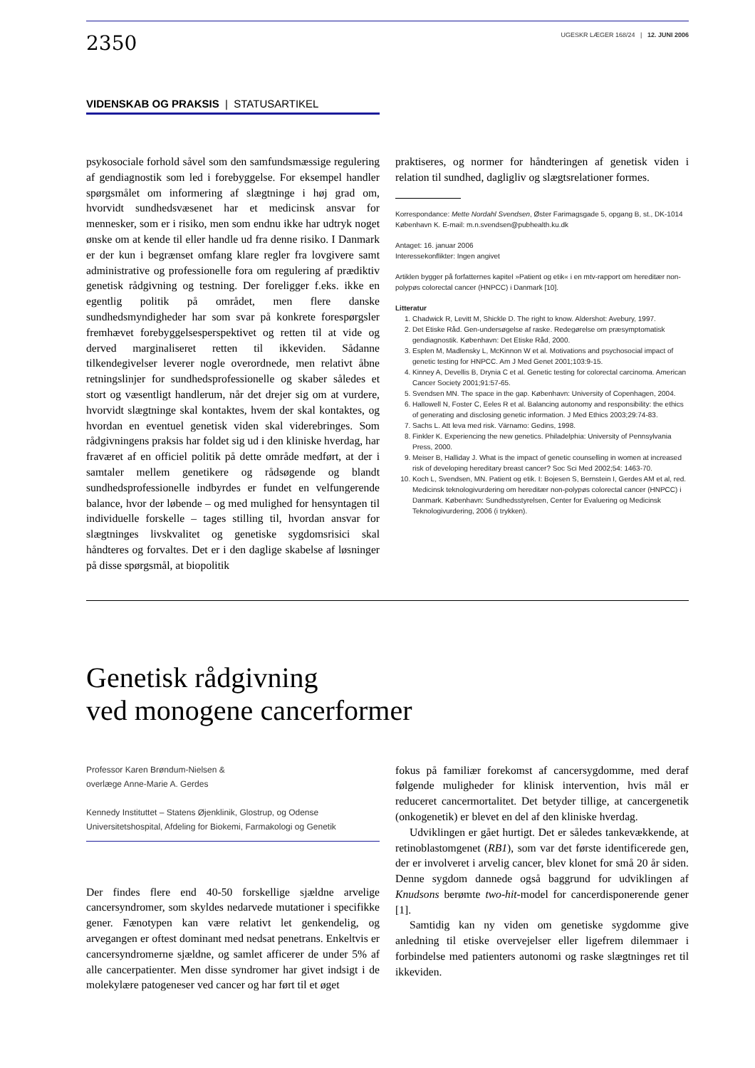2350
UGESKR LÆGER 168/24 | 12. JUNI 2006
VIDENSKAB OG PRAKSIS | STATUSARTIKEL
psykosociale forhold såvel som den samfundsmæssige regulering af gendiagnostik som led i forebyggelse. For eksempel handler spørgsmålet om informering af slægtninge i høj grad om, hvorvidt sundhedsvæsenet har et medicinsk ansvar for mennesker, som er i risiko, men som endnu ikke har udtryk noget ønske om at kende til eller handle ud fra denne risiko. I Danmark er der kun i begrænset omfang klare regler fra lovgivere samt administrative og professionelle fora om regulering af prædiktiv genetisk rådgivning og testning. Der foreligger f.eks. ikke en egentlig politik på området, men flere danske sundhedsmyndigheder har som svar på konkrete forespørgsler fremhævet forebyggelsesperspektivet og retten til at vide og derved marginaliseret retten til ikkeviden. Sådanne tilkendegivelser leverer nogle overordnede, men relativt åbne retningslinjer for sundhedsprofessionelle og skaber således et stort og væsentligt handlerum, når det drejer sig om at vurdere, hvorvidt slægtninge skal kontaktes, hvem der skal kontaktes, og hvordan en eventuel genetisk viden skal viderebringes. Som rådgivningens praksis har foldet sig ud i den kliniske hverdag, har fraværet af en officiel politik på dette område medført, at der i samtaler mellem genetikere og rådsøgende og blandt sundhedsprofessionelle indbyrdes er fundet en velfungerende balance, hvor der løbende – og med mulighed for hensyntagen til individuelle forskelle – tages stilling til, hvordan ansvar for slægtninges livskvalitet og genetiske sygdomsrisici skal håndteres og forvaltes. Det er i den daglige skabelse af løsninger på disse spørgsmål, at biopolitik
praktiseres, og normer for håndteringen af genetisk viden i relation til sundhed, dagligliv og slægtsrelationer formes.
Korrespondance: Mette Nordahl Svendsen, Øster Farimagsgade 5, opgang B, st., DK-1014 København K. E-mail: m.n.svendsen@pubhealth.ku.dk
Antaget: 16. januar 2006
Interessekonflikter: Ingen angivet
Artiklen bygger på forfatternes kapitel »Patient og etik« i en mtv-rapport om hereditær non-polypøs colorectal cancer (HNPCC) i Danmark [10].
Litteratur
1. Chadwick R, Levitt M, Shickle D. The right to know. Aldershot: Avebury, 1997.
2. Det Etiske Råd. Gen-undersøgelse af raske. Redegørelse om præsymptomatisk gendiagnostik. København: Det Etiske Råd, 2000.
3. Esplen M, Madlensky L, McKinnon W et al. Motivations and psychosocial impact of genetic testing for HNPCC. Am J Med Genet 2001;103:9-15.
4. Kinney A, Devellis B, Drynia C et al. Genetic testing for colorectal carcinoma. American Cancer Society 2001;91:57-65.
5. Svendsen MN. The space in the gap. København: University of Copenhagen, 2004.
6. Hallowell N, Foster C, Eeles R et al. Balancing autonomy and responsibility: the ethics of generating and disclosing genetic information. J Med Ethics 2003;29:74-83.
7. Sachs L. Att leva med risk. Värnamo: Gedins, 1998.
8. Finkler K. Experiencing the new genetics. Philadelphia: University of Pennsylvania Press, 2000.
9. Meiser B, Halliday J. What is the impact of genetic counselling in women at increased risk of developing hereditary breast cancer? Soc Sci Med 2002;54: 1463-70.
10. Koch L, Svendsen, MN. Patient og etik. I: Bojesen S, Bernstein I, Gerdes AM et al, red. Medicinsk teknologivurdering om hereditær non-polypøs colorectal cancer (HNPCC) i Danmark. København: Sundhedsstyrelsen, Center for Evaluering og Medicinsk Teknologivurdering, 2006 (i trykken).
Genetisk rådgivning
ved monogene cancerformer
Professor Karen Brøndum-Nielsen &
overlæge Anne-Marie A. Gerdes
Kennedy Instituttet – Statens Øjenklinik, Glostrup, og Odense Universitetshospital, Afdeling for Biokemi, Farmakologi og Genetik
Der findes flere end 40-50 forskellige sjældne arvelige cancersyndromer, som skyldes nedarvede mutationer i specifikke gener. Fænotypen kan være relativt let genkendelig, og arvegangen er oftest dominant med nedsat penetrans. Enkeltvis er cancersyndromerne sjældne, og samlet afficerer de under 5% af alle cancerpatienter. Men disse syndromer har givet indsigt i de molekylære patogeneser ved cancer og har ført til et øget
fokus på familiær forekomst af cancersygdomme, med deraf følgende muligheder for klinisk intervention, hvis mål er reduceret cancermortalitet. Det betyder tillige, at cancergenetik (onkogenetik) er blevet en del af den kliniske hverdag.
Udviklingen er gået hurtigt. Det er således tankevækkende, at retinoblastomgenet (RB1), som var det første identificerede gen, der er involveret i arvelig cancer, blev klonet for små 20 år siden. Denne sygdom dannede også baggrund for udviklingen af Knudsons berømte two-hit-model for cancerdisponerende gener [1].
Samtidig kan ny viden om genetiske sygdomme give anledning til etiske overvejelser eller ligefrem dilemmaer i forbindelse med patienters autonomi og raske slægtninges ret til ikkeviden.